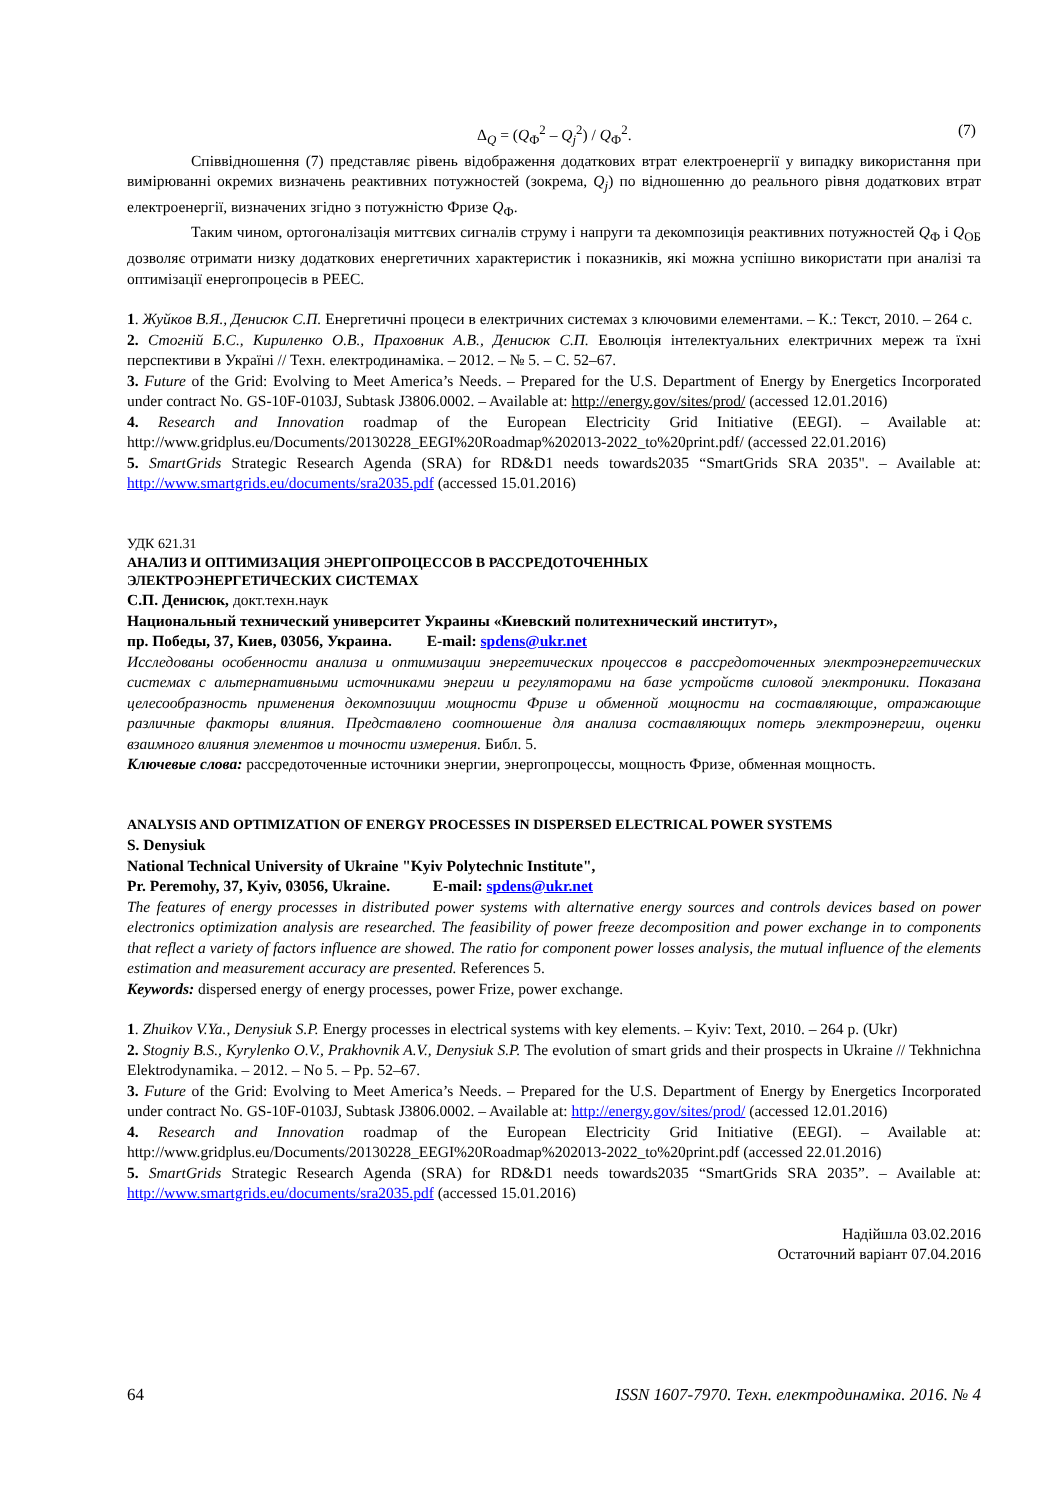Δ<sub>Q</sub> = (Q<sub>Ф</sub><sup>2</sup> – Q<sub>j</sub><sup>2</sup>) / Q<sub>Ф</sub><sup>2</sup>. (7)
Співвідношення (7) представляє рівень відображення додаткових втрат електроенергії у випадку використання при вимірюванні окремих визначень реактивних потужностей (зокрема, Q<sub>j</sub>) по відношенню до реального рівня додаткових втрат електроенергії, визначених згідно з потужністю Фризе Q<sub>Ф</sub>.
Таким чином, ортогоналізація миттєвих сигналів струму і напруги та декомпозиція реактивних потужностей Q<sub>Ф</sub> і Q<sub>ОБ</sub> дозволяє отримати низку додаткових енергетичних характеристик і показників, які можна успішно використати при аналізі та оптимізації енергопроцесів в РЕЕС.
1. Жуйков В.Я., Денисюк С.П. Енергетичні процеси в електричних системах з ключовими елементами. – К.: Текст, 2010. – 264 с.
2. Стогній Б.С., Кириленко О.В., Праховник А.В., Денисюк С.П. Еволюція інтелектуальних електричних мереж та їхні перспективи в Україні // Техн. електродинаміка. – 2012. – № 5. – С. 52–67.
3. Future of the Grid: Evolving to Meet America’s Needs. – Prepared for the U.S. Department of Energy by Energetics Incorporated under contract No. GS-10F-0103J, Subtask J3806.0002. – Available at: http://energy.gov/sites/prod/ (accessed 12.01.2016)
4. Research and Innovation roadmap of the European Electricity Grid Initiative (EEGI). – Available at: http://www.gridplus.eu/Documents/20130228_EEGI%20Roadmap%202013-2022_to%20print.pdf/ (accessed 22.01.2016)
5. SmartGrids Strategic Research Agenda (SRA) for RD&D1 needs towards2035 “SmartGrids SRA 2035". – Available at: http://www.smartgrids.eu/documents/sra2035.pdf (accessed 15.01.2016)
УДК 621.31
АНАЛИЗ И ОПТИМИЗАЦИЯ ЭНЕРГОПРОЦЕССОВ В РАССРЕДОТОЧЕННЫХ
ЭЛЕКТРОЭНЕРГЕТИЧЕСКИХ СИСТЕМАХ
С.П. Денисюк, докт.техн.наук
Национальный технический университет Украины «Киевский политехнический институт»,
пр. Победы, 37, Киев, 03056, Украина. E-mail: spdens@ukr.net
Исследованы особенности анализа и оптимизации энергетических процессов в рассредоточенных электроэнергетических системах с альтернативными источниками энергии и регуляторами на базе устройств силовой электроники. Показана целесообразность применения декомпозиции мощности Фризе и обменной мощности на составляющие, отражающие различные факторы влияния. Представлено соотношение для анализа составляющих потерь электроэнергии, оценки взаимного влияния элементов и точности измерения. Библ. 5.
Ключевые слова: рассредоточенные источники энергии, энергопроцессы, мощность Фризе, обменная мощность.
ANALYSIS AND OPTIMIZATION OF ENERGY PROCESSES IN DISPERSED ELECTRICAL POWER SYSTEMS
S. Denysiuk
National Technical University of Ukraine "Kyiv Polytechnic Institute",
Pr. Peremohy, 37, Kyiv, 03056, Ukraine. E-mail: spdens@ukr.net
The features of energy processes in distributed power systems with alternative energy sources and controls devices based on power electronics optimization analysis are researched. The feasibility of power freeze decomposition and power exchange in to components that reflect a variety of factors influence are showed. The ratio for component power losses analysis, the mutual influence of the elements estimation and measurement accuracy are presented. References 5.
Keywords: dispersed energy of energy processes, power Frize, power exchange.
1. Zhuikov V.Ya., Denysiuk S.P. Energy processes in electrical systems with key elements. – Kyiv: Text, 2010. – 264 p. (Ukr)
2. Stogniy B.S., Kyrylenko O.V., Prakhovnik A.V., Denysiuk S.P. The evolution of smart grids and their prospects in Ukraine // Tekhnichna Elektrodynamika. – 2012. – No 5. – Pp. 52–67.
3. Future of the Grid: Evolving to Meet America’s Needs. – Prepared for the U.S. Department of Energy by Energetics Incorporated under contract No. GS-10F-0103J, Subtask J3806.0002. – Available at: http://energy.gov/sites/prod/ (accessed 12.01.2016)
4. Research and Innovation roadmap of the European Electricity Grid Initiative (EEGI). – Available at: http://www.gridplus.eu/Documents/20130228_EEGI%20Roadmap%202013-2022_to%20print.pdf (accessed 22.01.2016)
5. SmartGrids Strategic Research Agenda (SRA) for RD&D1 needs towards2035 “SmartGrids SRA 2035”. – Available at: http://www.smartgrids.eu/documents/sra2035.pdf (accessed 15.01.2016)
Надійшла 03.02.2016
Остаточний варіант 07.04.2016
64 ISSN 1607-7970. Техн. електродинаміка. 2016. № 4